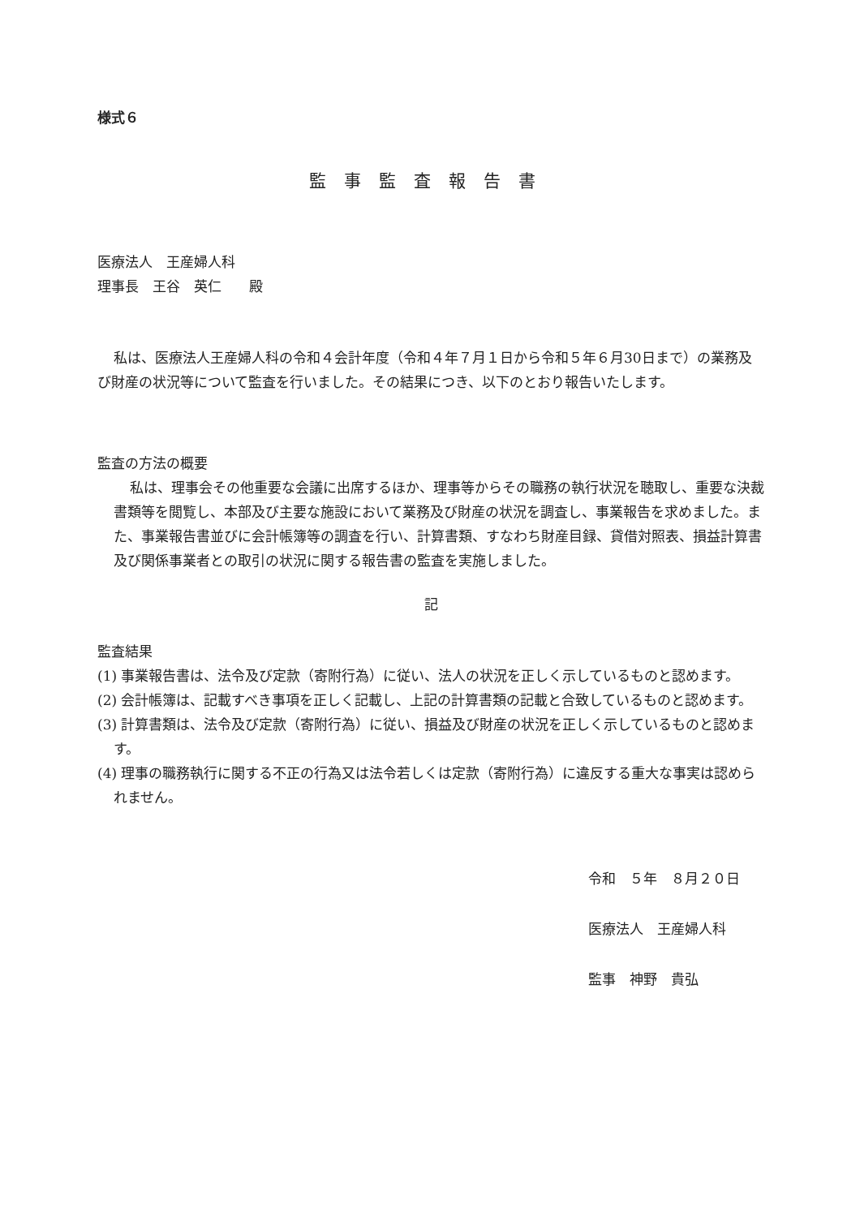様式６
監事監査報告書
医療法人　王産婦人科
理事長　王谷　英仁　　殿
私は、医療法人王産婦人科の令和４会計年度（令和４年７月１日から令和５年６月30日まで）の業務及び財産の状況等について監査を行いました。その結果につき、以下のとおり報告いたします。
監査の方法の概要
私は、理事会その他重要な会議に出席するほか、理事等からその職務の執行状況を聴取し、重要な決裁書類等を閲覧し、本部及び主要な施設において業務及び財産の状況を調査し、事業報告を求めました。また、事業報告書並びに会計帳簿等の調査を行い、計算書類、すなわち財産目録、貸借対照表、損益計算書及び関係事業者との取引の状況に関する報告書の監査を実施しました。
記
監査結果
(1) 事業報告書は、法令及び定款（寄附行為）に従い、法人の状況を正しく示しているものと認めます。
(2) 会計帳簿は、記載すべき事項を正しく記載し、上記の計算書類の記載と合致しているものと認めます。
(3) 計算書類は、法令及び定款（寄附行為）に従い、損益及び財産の状況を正しく示しているものと認めます。
(4) 理事の職務執行に関する不正の行為又は法令若しくは定款（寄附行為）に違反する重大な事実は認められません。
令和　５年　８月２０日
医療法人　王産婦人科
監事　神野　貴弘